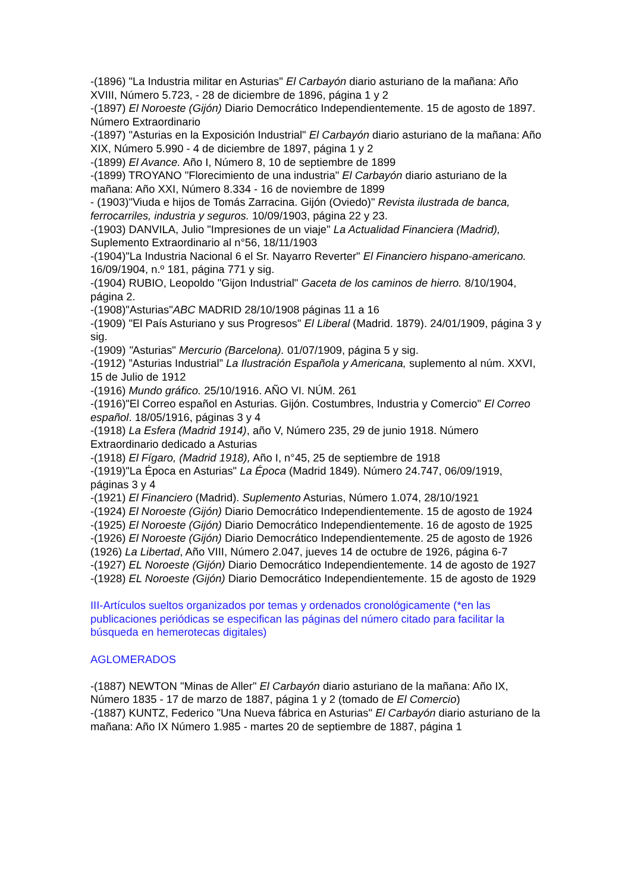-(1896) "La Industria militar en Asturias" El Carbayón diario asturiano de la mañana: Año XVIII, Número 5.723, - 28 de diciembre de 1896, página 1 y 2
-(1897) El Noroeste (Gijón) Diario Democrático Independientemente. 15 de agosto de 1897. Número Extraordinario
-(1897) "Asturias en la Exposición Industrial" El Carbayón diario asturiano de la mañana: Año XIX, Número 5.990 - 4 de diciembre de 1897, página 1 y 2
-(1899) El Avance. Año I, Número 8, 10 de septiembre de 1899
-(1899) TROYANO "Florecimiento de una industria" El Carbayón diario asturiano de la mañana: Año XXI, Número 8.334 - 16 de noviembre de 1899
- (1903)"Viuda e hijos de Tomás Zarracina. Gijón (Oviedo)" Revista ilustrada de banca, ferrocarriles, industria y seguros. 10/09/1903, página 22 y 23.
-(1903) DANVILA, Julio "Impresiones de un viaje" La Actualidad Financiera (Madrid), Suplemento Extraordinario al n°56, 18/11/1903
-(1904)"La Industria Nacional 6 el Sr. Nayarro Reverter" El Financiero hispano-americano. 16/09/1904, n.º 181, página 771 y sig.
-(1904) RUBIO, Leopoldo "Gijon Industrial" Gaceta de los caminos de hierro. 8/10/1904, página 2.
-(1908)"Asturias"ABC MADRID 28/10/1908 páginas 11 a 16
-(1909) "El País Asturiano y sus Progresos" El Liberal (Madrid. 1879). 24/01/1909, página 3 y sig.
-(1909) "Asturias" Mercurio (Barcelona). 01/07/1909, página 5 y sig.
-(1912) ”Asturias Industrial” La Ilustración Española y Americana, suplemento al núm. XXVI, 15 de Julio de 1912
-(1916) Mundo gráfico. 25/10/1916. AÑO VI. NÚM. 261
-(1916)"El Correo español en Asturias. Gijón. Costumbres, Industria y Comercio" El Correo español. 18/05/1916, páginas 3 y 4
-(1918) La Esfera (Madrid 1914), año V, Número 235, 29 de junio 1918. Número Extraordinario dedicado a Asturias
-(1918) El Fígaro, (Madrid 1918), Año I, n°45, 25 de septiembre de 1918
-(1919)"La Época en Asturias" La Época (Madrid 1849). Número 24.747, 06/09/1919, páginas 3 y 4
-(1921) El Financiero (Madrid). Suplemento Asturias, Número 1.074, 28/10/1921
-(1924) El Noroeste (Gijón) Diario Democrático Independientemente. 15 de agosto de 1924
-(1925) El Noroeste (Gijón) Diario Democrático Independientemente. 16 de agosto de 1925
-(1926) El Noroeste (Gijón) Diario Democrático Independientemente. 25 de agosto de 1926
(1926) La Libertad, Año VIII, Número 2.047, jueves 14 de octubre de 1926, página 6-7
-(1927) EL Noroeste (Gijón) Diario Democrático Independientemente. 14 de agosto de 1927
-(1928) EL Noroeste (Gijón) Diario Democrático Independientemente. 15 de agosto de 1929
III-Artículos sueltos organizados por temas y ordenados cronológicamente (*en las publicaciones periódicas se especifican las páginas del número citado para facilitar la búsqueda en hemerotecas digitales)
AGLOMERADOS
-(1887) NEWTON "Minas de Aller" El Carbayón diario asturiano de la mañana: Año IX, Número 1835 - 17 de marzo de 1887, página 1 y 2 (tomado de El Comercio)
-(1887) KUNTZ, Federico "Una Nueva fábrica en Asturias" El Carbayón diario asturiano de la mañana: Año IX Número 1.985 - martes 20 de septiembre de 1887, página 1